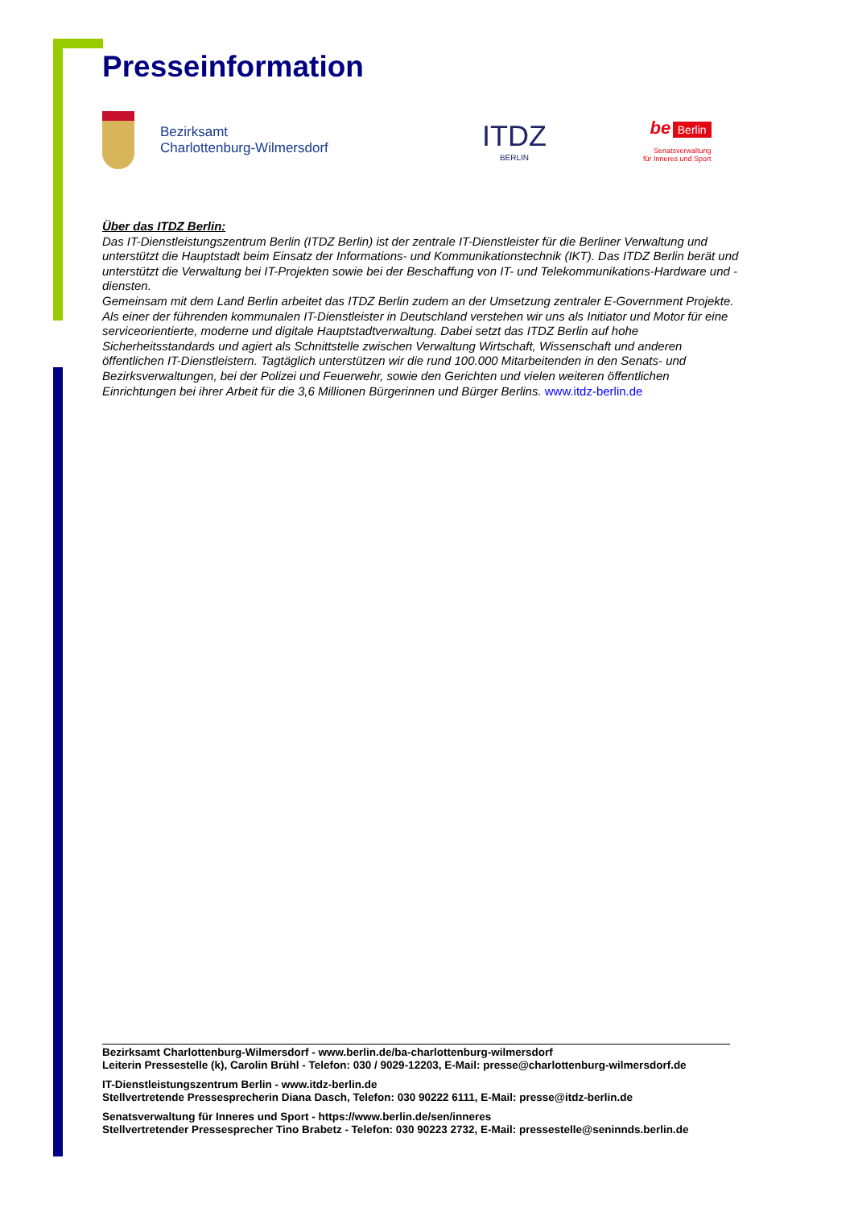Presseinformation
Bezirksamt
Charlottenburg-Wilmersdorf
ITDZ
BERLIN
be Berlin
Senatsverwaltung
für Inneres und Sport
Über das ITDZ Berlin:
Das IT-Dienstleistungszentrum Berlin (ITDZ Berlin) ist der zentrale IT-Dienstleister für die Berliner Verwaltung und unterstützt die Hauptstadt beim Einsatz der Informations- und Kommunikationstechnik (IKT). Das ITDZ Berlin berät und unterstützt die Verwaltung bei IT-Projekten sowie bei der Beschaffung von IT- und Telekommunikations-Hardware und -diensten.
Gemeinsam mit dem Land Berlin arbeitet das ITDZ Berlin zudem an der Umsetzung zentraler E-Government Projekte. Als einer der führenden kommunalen IT-Dienstleister in Deutschland verstehen wir uns als Initiator und Motor für eine serviceorientierte, moderne und digitale Hauptstadtverwaltung. Dabei setzt das ITDZ Berlin auf hohe Sicherheitsstandards und agiert als Schnittstelle zwischen Verwaltung Wirtschaft, Wissenschaft und anderen öffentlichen IT-Dienstleistern. Tagtäglich unterstützen wir die rund 100.000 Mitarbeitenden in den Senats- und Bezirksverwaltungen, bei der Polizei und Feuerwehr, sowie den Gerichten und vielen weiteren öffentlichen Einrichtungen bei ihrer Arbeit für die 3,6 Millionen Bürgerinnen und Bürger Berlins. www.itdz-berlin.de
Bezirksamt Charlottenburg-Wilmersdorf - www.berlin.de/ba-charlottenburg-wilmersdorf
Leiterin Pressestelle (k), Carolin Brühl - Telefon: 030 / 9029-12203, E-Mail: presse@charlottenburg-wilmersdorf.de
IT-Dienstleistungszentrum Berlin - www.itdz-berlin.de
Stellvertretende Pressesprecherin Diana Dasch, Telefon: 030 90222 6111, E-Mail: presse@itdz-berlin.de
Senatsverwaltung für Inneres und Sport - https://www.berlin.de/sen/inneres
Stellvertretender Pressesprecher Tino Brabetz - Telefon: 030 90223 2732, E-Mail: pressestelle@seninnds.berlin.de